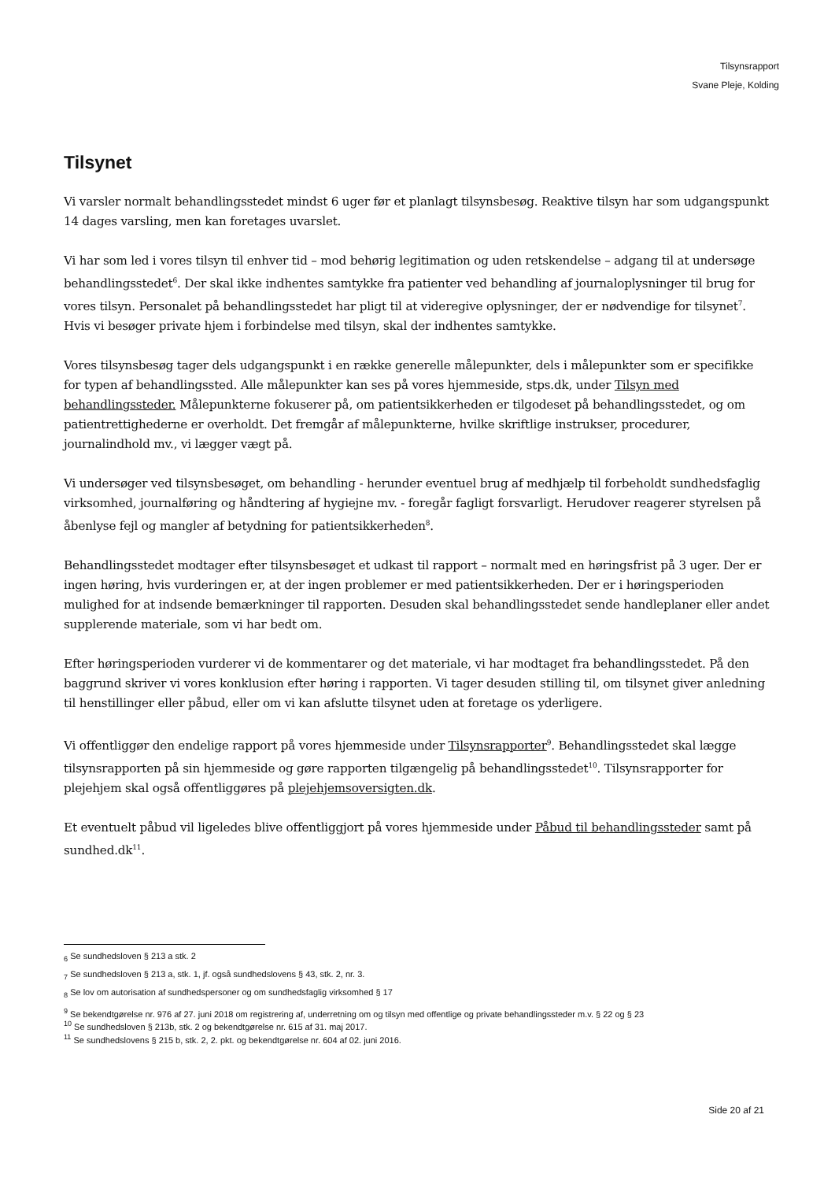Tilsynsrapport
Svane Pleje, Kolding
Tilsynet
Vi varsler normalt behandlingsstedet mindst 6 uger før et planlagt tilsynsbesøg. Reaktive tilsyn har som udgangspunkt 14 dages varsling, men kan foretages uvarslet.
Vi har som led i vores tilsyn til enhver tid – mod behørig legitimation og uden retskendelse – adgang til at undersøge behandlingsstedet<sup>6</sup>. Der skal ikke indhentes samtykke fra patienter ved behandling af journaloplysninger til brug for vores tilsyn. Personalet på behandlingsstedet har pligt til at videregive oplysninger, der er nødvendige for tilsynet<sup>7</sup>. Hvis vi besøger private hjem i forbindelse med tilsyn, skal der indhentes samtykke.
Vores tilsynsbesøg tager dels udgangspunkt i en række generelle målepunkter, dels i målepunkter som er specifikke for typen af behandlingssted. Alle målepunkter kan ses på vores hjemmeside, stps.dk, under Tilsyn med behandlingssteder. Målepunkterne fokuserer på, om patientsikkerheden er tilgodeset på behandlingsstedet, og om patientrettighederne er overholdt. Det fremgår af målepunkterne, hvilke skriftlige instrukser, procedurer, journalindhold mv., vi lægger vægt på.
Vi undersøger ved tilsynsbesøget, om behandling - herunder eventuel brug af medhjælp til forbeholdt sundhedsfaglig virksomhed, journalføring og håndtering af hygiejne mv. - foregår fagligt forsvarligt. Herudover reagerer styrelsen på åbenlyse fejl og mangler af betydning for patientsikkerheden<sup>8</sup>.
Behandlingsstedet modtager efter tilsynsbesøget et udkast til rapport – normalt med en høringsfrist på 3 uger. Der er ingen høring, hvis vurderingen er, at der ingen problemer er med patientsikkerheden. Der er i høringsperioden mulighed for at indsende bemærkninger til rapporten. Desuden skal behandlingsstedet sende handleplaner eller andet supplerende materiale, som vi har bedt om.
Efter høringsperioden vurderer vi de kommentarer og det materiale, vi har modtaget fra behandlingsstedet. På den baggrund skriver vi vores konklusion efter høring i rapporten. Vi tager desuden stilling til, om tilsynet giver anledning til henstillinger eller påbud, eller om vi kan afslutte tilsynet uden at foretage os yderligere.
Vi offentliggør den endelige rapport på vores hjemmeside under Tilsynsrapporter<sup>9</sup>. Behandlingsstedet skal lægge tilsynsrapporten på sin hjemmeside og gøre rapporten tilgængelig på behandlingsstedet<sup>10</sup>. Tilsynsrapporter for plejehjem skal også offentliggøres på plejehjemsoversigten.dk.
Et eventuelt påbud vil ligeledes blive offentliggjort på vores hjemmeside under Påbud til behandlingssteder samt på sundhed.dk<sup>11</sup>.
<sub>6</sub> Se sundhedsloven § 213 a stk. 2
<sub>7</sub> Se sundhedsloven § 213 a, stk. 1, jf. også sundhedslovens § 43, stk. 2, nr. 3.
<sub>8</sub> Se lov om autorisation af sundhedspersoner og om sundhedsfaglig virksomhed § 17
<sup>9</sup> Se bekendtgørelse nr. 976 af 27. juni 2018 om registrering af, underretning om og tilsyn med offentlige og private behandlingssteder m.v. § 22 og § 23
<sup>10</sup> Se sundhedsloven § 213b, stk. 2 og bekendtgørelse nr. 615 af 31. maj 2017.
<sup>11</sup> Se sundhedslovens § 215 b, stk. 2, 2. pkt. og bekendtgørelse nr. 604 af 02. juni 2016.
Side 20 af 21